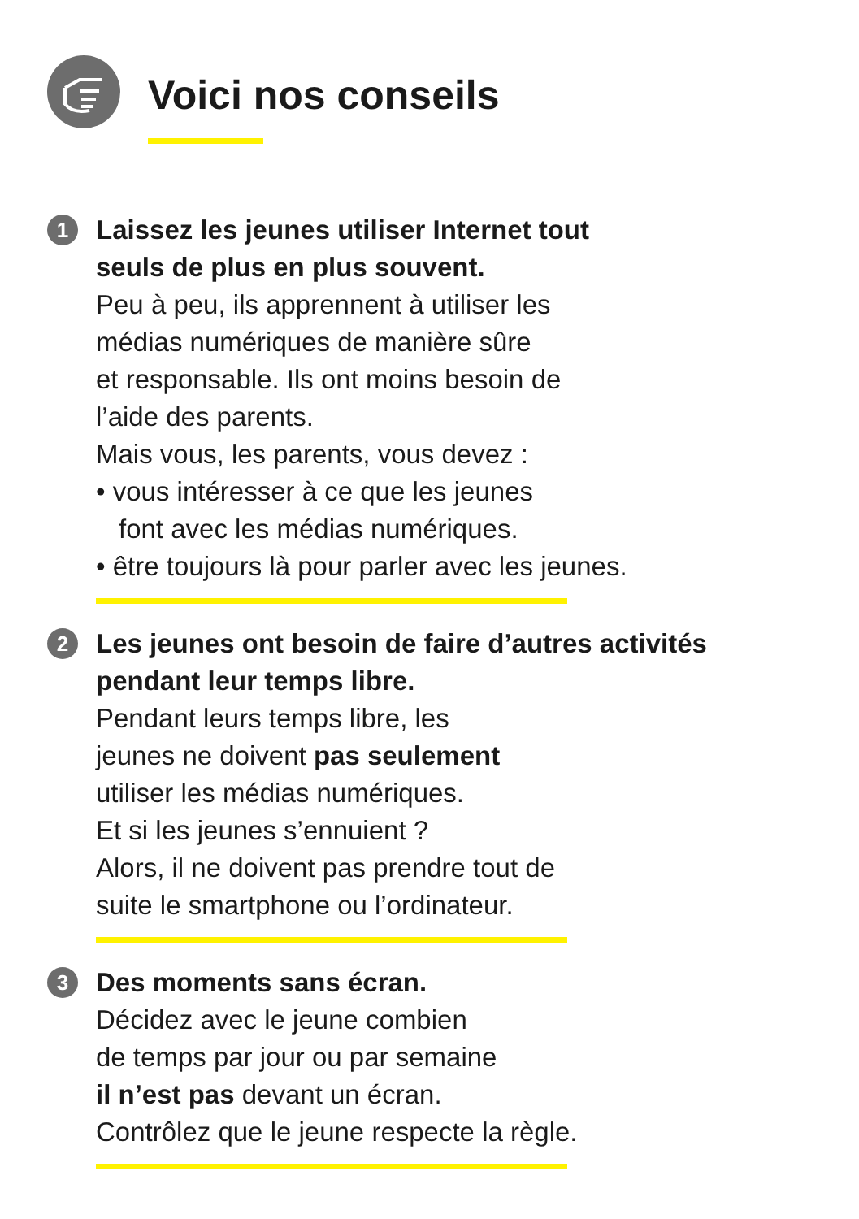Voici nos conseils
1
Laissez les jeunes utiliser Internet tout
seuls de plus en plus souvent.
Peu à peu, ils apprennent à utiliser les
médias numériques de manière sûre
et responsable. Ils ont moins besoin de
l’aide des parents.
Mais vous, les parents, vous devez :
• vous intéresser à ce que les jeunes
font avec les médias numériques.
• être toujours là pour parler avec les jeunes.
2
Les jeunes ont besoin de faire d’autres activités
pendant leur temps libre.
Pendant leurs temps libre, les
jeunes ne doivent pas seulement
utiliser les médias numériques.
Et si les jeunes s’ennuient ?
Alors, il ne doivent pas prendre tout de
suite le smartphone ou l’ordinateur.
3
Des moments sans écran.
Décidez avec le jeune combien
de temps par jour ou par semaine
il n’est pas devant un écran.
Contrôlez que le jeune respecte la règle.